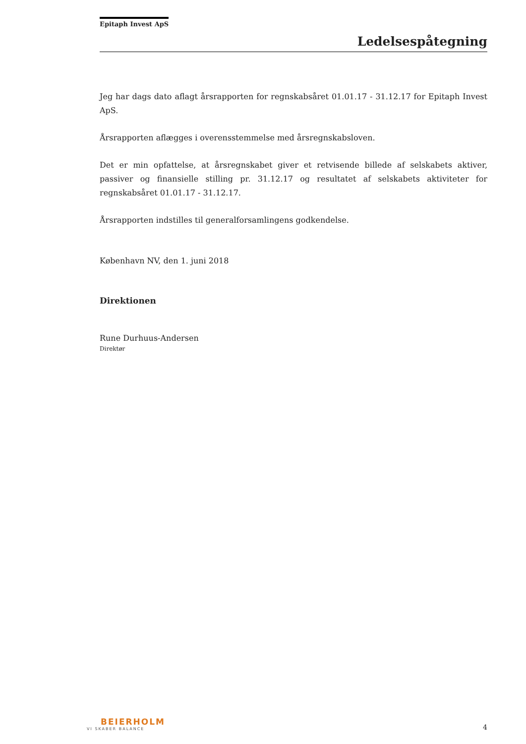Epitaph Invest ApS
Ledelsespåtegning
Jeg har dags dato aflagt årsrapporten for regnskabsåret 01.01.17 - 31.12.17 for Epitaph Invest ApS.
Årsrapporten aflægges i overensstemmelse med årsregnskabsloven.
Det er min opfattelse, at årsregnskabet giver et retvisende billede af selskabets aktiver, passiver og finansielle stilling pr. 31.12.17 og resultatet af selskabets aktiviteter for regnskabsåret 01.01.17 - 31.12.17.
Årsrapporten indstilles til generalforsamlingens godkendelse.
København NV, den 1. juni 2018
Direktionen
Rune Durhuus-Andersen
Direktør
BEIERHOLM
VI SKABER BALANCE
4